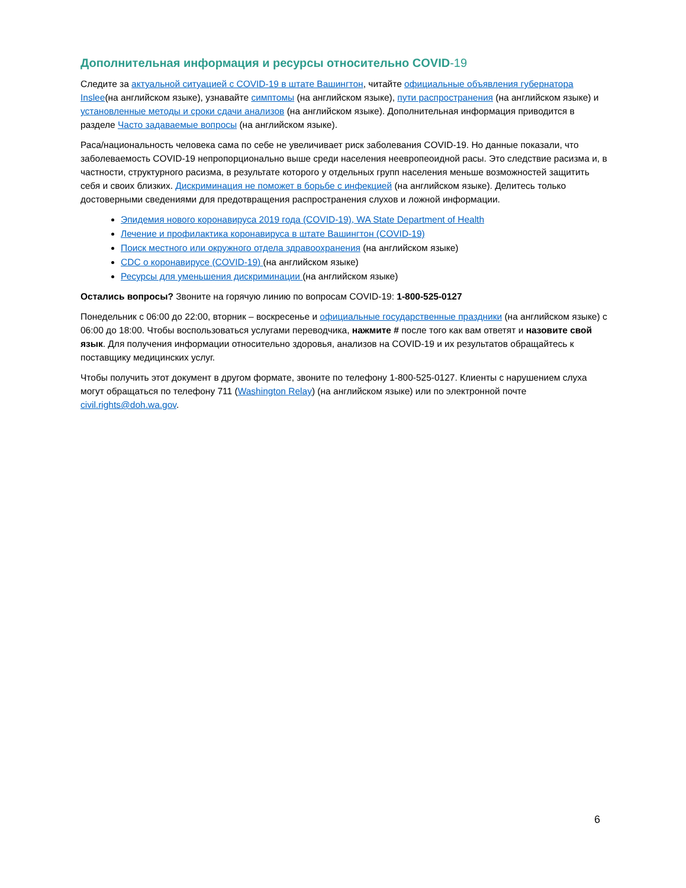Дополнительная информация и ресурсы относительно COVID-19
Следите за актуальной ситуацией с COVID-19 в штате Вашингтон, читайте официальные объявления губернатора Inslee(на английском языке), узнавайте симптомы (на английском языке), пути распространения (на английском языке) и установленные методы и сроки сдачи анализов (на английском языке). Дополнительная информация приводится в разделе Часто задаваемые вопросы (на английском языке).
Раса/национальность человека сама по себе не увеличивает риск заболевания COVID-19. Но данные показали, что заболеваемость COVID-19 непропорционально выше среди населения неевропеоидной расы. Это следствие расизма и, в частности, структурного расизма, в результате которого у отдельных групп населения меньше возможностей защитить себя и своих близких. Дискриминация не поможет в борьбе с инфекцией (на английском языке). Делитесь только достоверными сведениями для предотвращения распространения слухов и ложной информации.
Эпидемия нового коронавируса 2019 года (COVID-19), WA State Department of Health
Лечение и профилактика коронавируса в штате Вашингтон (COVID-19)
Поиск местного или окружного отдела здравоохранения (на английском языке)
CDC о коронавирусе (COVID-19) (на английском языке)
Ресурсы для уменьшения дискриминации (на английском языке)
Остались вопросы? Звоните на горячую линию по вопросам COVID-19: 1-800-525-0127
Понедельник с 06:00 до 22:00, вторник – воскресенье и официальные государственные праздники (на английском языке) с 06:00 до 18:00. Чтобы воспользоваться услугами переводчика, нажмите # после того как вам ответят и назовите свой язык. Для получения информации относительно здоровья, анализов на COVID-19 и их результатов обращайтесь к поставщику медицинских услуг.
Чтобы получить этот документ в другом формате, звоните по телефону 1-800-525-0127. Клиенты с нарушением слуха могут обращаться по телефону 711 (Washington Relay) (на английском языке) или по электронной почте civil.rights@doh.wa.gov.
6